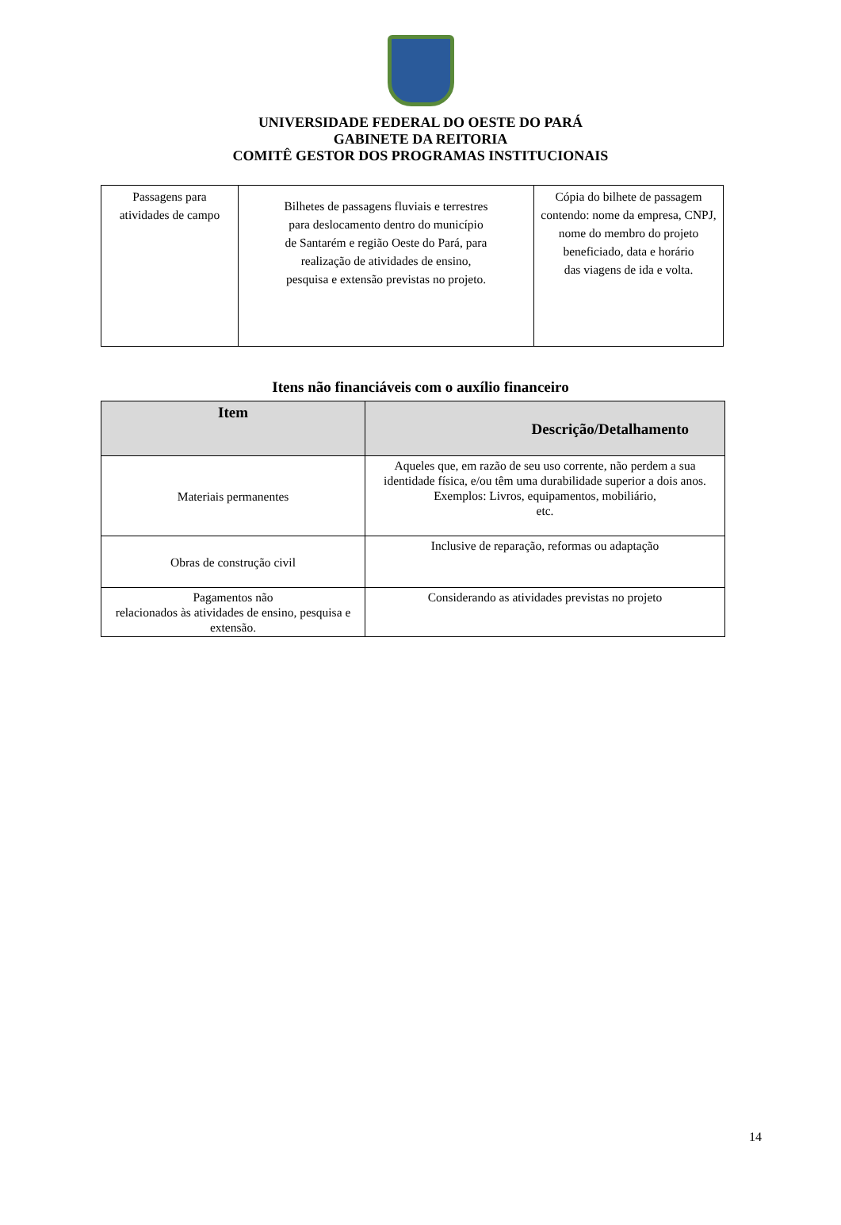UNIVERSIDADE FEDERAL DO OESTE DO PARÁ
GABINETE DA REITORIA
COMITÊ GESTOR DOS PROGRAMAS INSTITUCIONAIS
| Passagens para atividades de campo | Bilhetes de passagens fluviais e terrestres para deslocamento dentro do município de Santarém e região Oeste do Pará, para realização de atividades de ensino, pesquisa e extensão previstas no projeto. | Cópia do bilhete de passagem contendo: nome da empresa, CNPJ, nome do membro do projeto beneficiado, data e horário das viagens de ida e volta. |
Itens não financiáveis com o auxílio financeiro
| Item | Descrição/Detalhamento |
| --- | --- |
| Materiais permanentes | Aqueles que, em razão de seu uso corrente, não perdem a sua identidade física, e/ou têm uma durabilidade superior a dois anos. Exemplos: Livros, equipamentos, mobiliário, etc. |
| Obras de construção civil | Inclusive de reparação, reformas ou adaptação |
| Pagamentos não relacionados às atividades de ensino, pesquisa e extensão. | Considerando as atividades previstas no projeto |
14